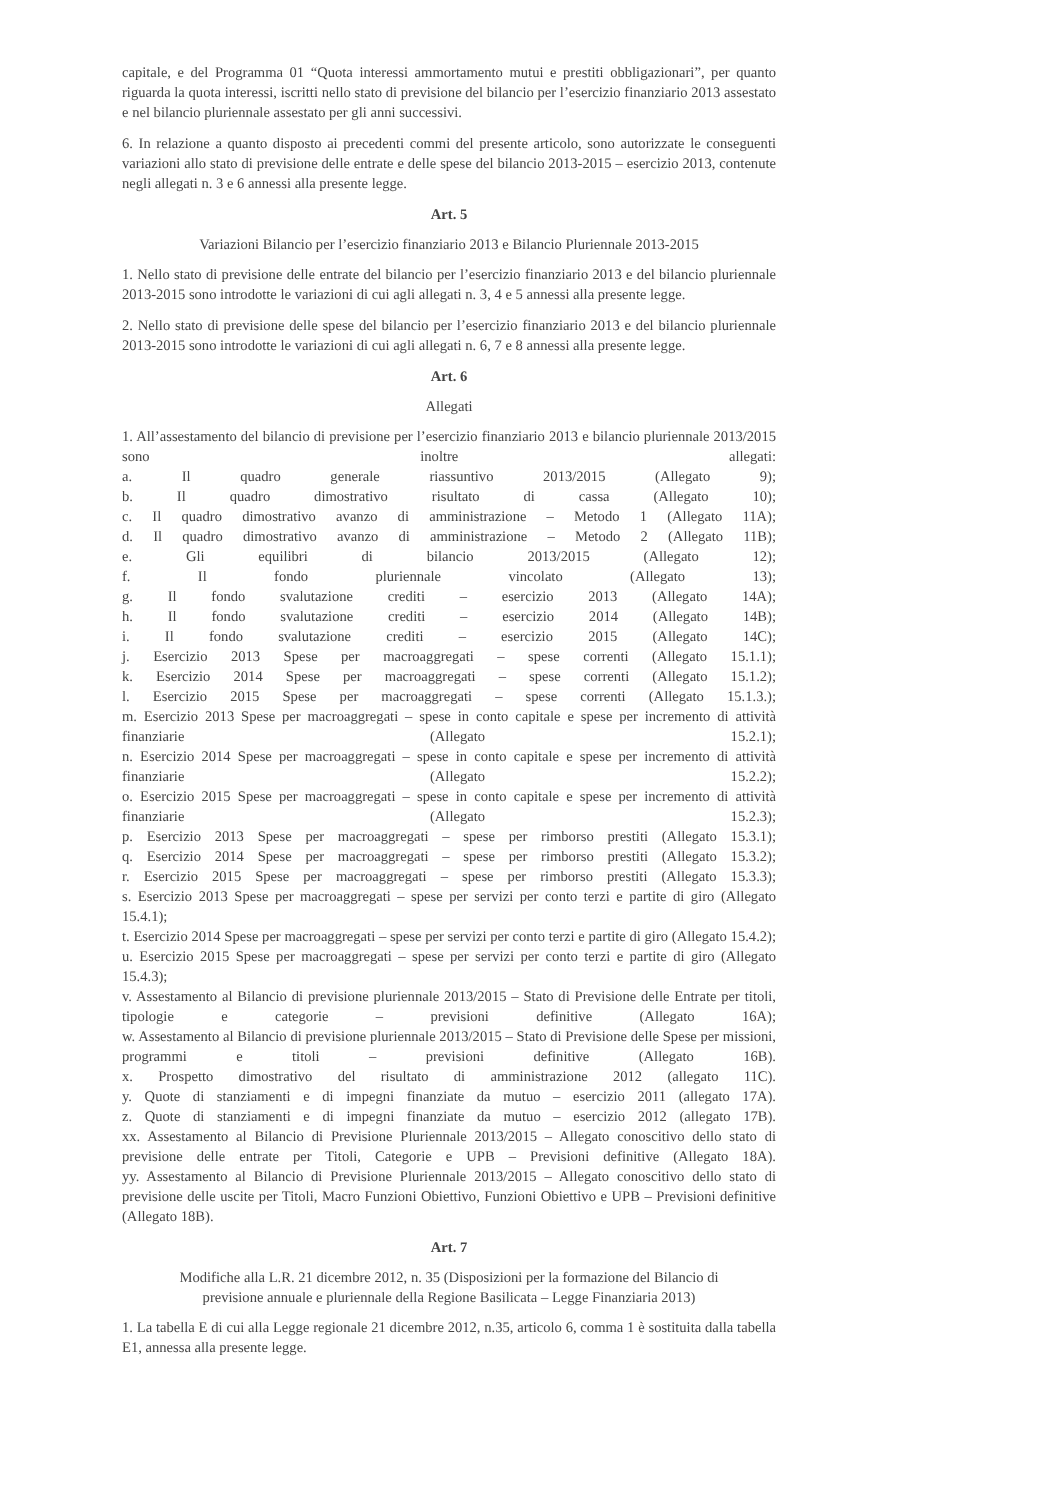capitale, e del Programma 01 “Quota interessi ammortamento mutui e prestiti obbligazionari”, per quanto riguarda la quota interessi, iscritti nello stato di previsione del bilancio per l’esercizio finanziario 2013 assestato e nel bilancio pluriennale assestato per gli anni successivi.
6. In relazione a quanto disposto ai precedenti commi del presente articolo, sono autorizzate le conseguenti variazioni allo stato di previsione delle entrate e delle spese del bilancio 2013-2015 – esercizio 2013, contenute negli allegati n. 3 e 6 annessi alla presente legge.
Art. 5
Variazioni Bilancio per l’esercizio finanziario 2013 e Bilancio Pluriennale 2013-2015
1. Nello stato di previsione delle entrate del bilancio per l’esercizio finanziario 2013 e del bilancio pluriennale 2013-2015 sono introdotte le variazioni di cui agli allegati n. 3, 4 e 5 annessi alla presente legge.
2. Nello stato di previsione delle spese del bilancio per l’esercizio finanziario 2013 e del bilancio pluriennale 2013-2015 sono introdotte le variazioni di cui agli allegati n. 6, 7 e 8 annessi alla presente legge.
Art. 6
Allegati
1. All’assestamento del bilancio di previsione per l’esercizio finanziario 2013 e bilancio pluriennale 2013/2015 sono inoltre allegati:
a. Il quadro generale riassuntivo 2013/2015 (Allegato 9);
b. Il quadro dimostrativo risultato di cassa (Allegato 10);
c. Il quadro dimostrativo avanzo di amministrazione – Metodo 1 (Allegato 11A);
d. Il quadro dimostrativo avanzo di amministrazione – Metodo 2 (Allegato 11B);
e. Gli equilibri di bilancio 2013/2015 (Allegato 12);
f. Il fondo pluriennale vincolato (Allegato 13);
g. Il fondo svalutazione crediti – esercizio 2013 (Allegato 14A);
h. Il fondo svalutazione crediti – esercizio 2014 (Allegato 14B);
i. Il fondo svalutazione crediti – esercizio 2015 (Allegato 14C);
j. Esercizio 2013 Spese per macroaggregati – spese correnti (Allegato 15.1.1);
k. Esercizio 2014 Spese per macroaggregati – spese correnti (Allegato 15.1.2);
l. Esercizio 2015 Spese per macroaggregati – spese correnti (Allegato 15.1.3.);
m. Esercizio 2013 Spese per macroaggregati – spese in conto capitale e spese per incremento di attività finanziarie (Allegato 15.2.1);
n. Esercizio 2014 Spese per macroaggregati – spese in conto capitale e spese per incremento di attività finanziarie (Allegato 15.2.2);
o. Esercizio 2015 Spese per macroaggregati – spese in conto capitale e spese per incremento di attività finanziarie (Allegato 15.2.3);
p. Esercizio 2013 Spese per macroaggregati – spese per rimborso prestiti (Allegato 15.3.1);
q. Esercizio 2014 Spese per macroaggregati – spese per rimborso prestiti (Allegato 15.3.2);
r. Esercizio 2015 Spese per macroaggregati – spese per rimborso prestiti (Allegato 15.3.3);
s. Esercizio 2013 Spese per macroaggregati – spese per servizi per conto terzi e partite di giro (Allegato 15.4.1);
t. Esercizio 2014 Spese per macroaggregati – spese per servizi per conto terzi e partite di giro (Allegato 15.4.2);
u. Esercizio 2015 Spese per macroaggregati – spese per servizi per conto terzi e partite di giro (Allegato 15.4.3);
v. Assestamento al Bilancio di previsione pluriennale 2013/2015 – Stato di Previsione delle Entrate per titoli, tipologie e categorie – previsioni definitive (Allegato 16A);
w. Assestamento al Bilancio di previsione pluriennale 2013/2015 – Stato di Previsione delle Spese per missioni, programmi e titoli – previsioni definitive (Allegato 16B).
x. Prospetto dimostrativo del risultato di amministrazione 2012 (allegato 11C).
y. Quote di stanziamenti e di impegni finanziate da mutuo – esercizio 2011 (allegato 17A).
z. Quote di stanziamenti e di impegni finanziate da mutuo – esercizio 2012 (allegato 17B).
xx. Assestamento al Bilancio di Previsione Pluriennale 2013/2015 – Allegato conoscitivo dello stato di previsione delle entrate per Titoli, Categorie e UPB – Previsioni definitive (Allegato 18A).
yy. Assestamento al Bilancio di Previsione Pluriennale 2013/2015 – Allegato conoscitivo dello stato di previsione delle uscite per Titoli, Macro Funzioni Obiettivo, Funzioni Obiettivo e UPB – Previsioni definitive (Allegato 18B).
Art. 7
Modifiche alla L.R. 21 dicembre 2012, n. 35 (Disposizioni per la formazione del Bilancio di
previsione annuale e pluriennale della Regione Basilicata – Legge Finanziaria 2013)
1. La tabella E di cui alla Legge regionale 21 dicembre 2012, n.35, articolo 6, comma 1 è sostituita dalla tabella E1, annessa alla presente legge.